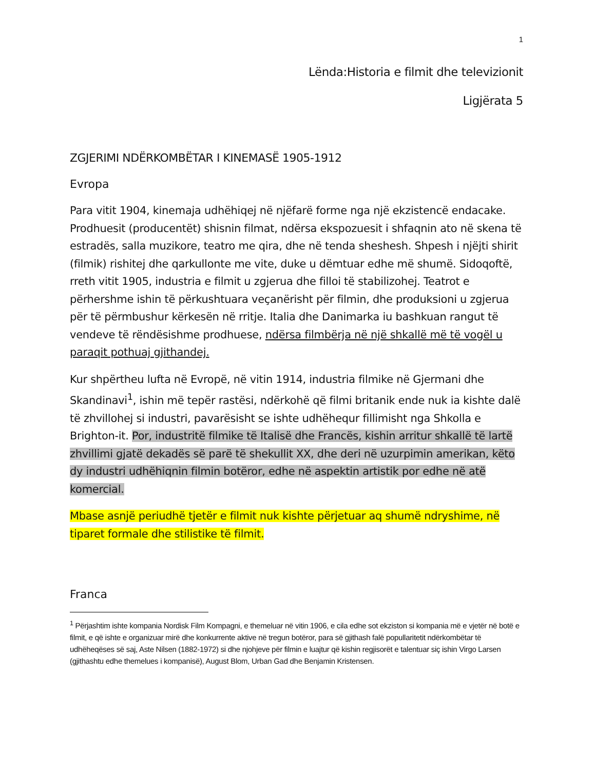1
Lënda:Historia e filmit dhe televizionit
Ligjërata 5
ZGJERIMI NDËRKOMBËTAR I KINEMASË 1905-1912
Evropa
Para vitit 1904, kinemaja udhëhiqej në njëfarë forme nga një ekzistencë endacake. Prodhuesit (producentët) shisnin filmat, ndërsa ekspozuesit i shfaqnin ato në skena të estradës, salla muzikore, teatro me qira, dhe në tenda sheshesh. Shpesh i njëjti shirit (filmik) rishitej dhe qarkullonte me vite, duke u dëmtuar edhe më shumë. Sidoqoftë, rreth vitit 1905, industria e filmit u zgjerua dhe filloi të stabilizohej. Teatrot e përhershme ishin të përkushtuara veçanërisht për filmin, dhe produksioni u zgjerua për të përmbushur kërkesën në rritje. Italia dhe Danimarka iu bashkuan rangut të vendeve të rëndësishme prodhuese, ndërsa filmbërja në një shkallë më të vogël u paraqit pothuaj gjithandej.
Kur shpërtheu lufta në Evropë, në vitin 1914, industria filmike në Gjermani dhe Skandinavi<sup>1</sup>, ishin më tepër rastësi, ndërkohë që filmi britanik ende nuk ia kishte dalë të zhvillohej si industri, pavarësisht se ishte udhëhequr fillimisht nga Shkolla e Brighton-it. Por, industritë filmike të Italisë dhe Francës, kishin arritur shkallë të lartë zhvillimi gjatë dekadës së parë të shekullit XX, dhe deri në uzurpimin amerikan, këto dy industri udhëhiqnin filmin botëror, edhe në aspektin artistik por edhe në atë komercial.
Mbase asnjë periudhë tjetër e filmit nuk kishte përjetuar aq shumë ndryshime, në tiparet formale dhe stilistike të filmit.
Franca
<sup>1</sup> Përjashtim ishte kompania Nordisk Film Kompagni, e themeluar në vitin 1906, e cila edhe sot ekziston si kompania më e vjetër në botë e filmit, e që ishte e organizuar mirë dhe konkurrente aktive në tregun botëror, para së gjithash falë popullaritetit ndërkombëtar të udhëheqëses së saj, Aste Nilsen (1882-1972) si dhe njohjeve për filmin e luajtur që kishin regjisorët e talentuar siç ishin Virgo Larsen (gjithashtu edhe themelues i kompanisë), August Blom, Urban Gad dhe Benjamin Kristensen.